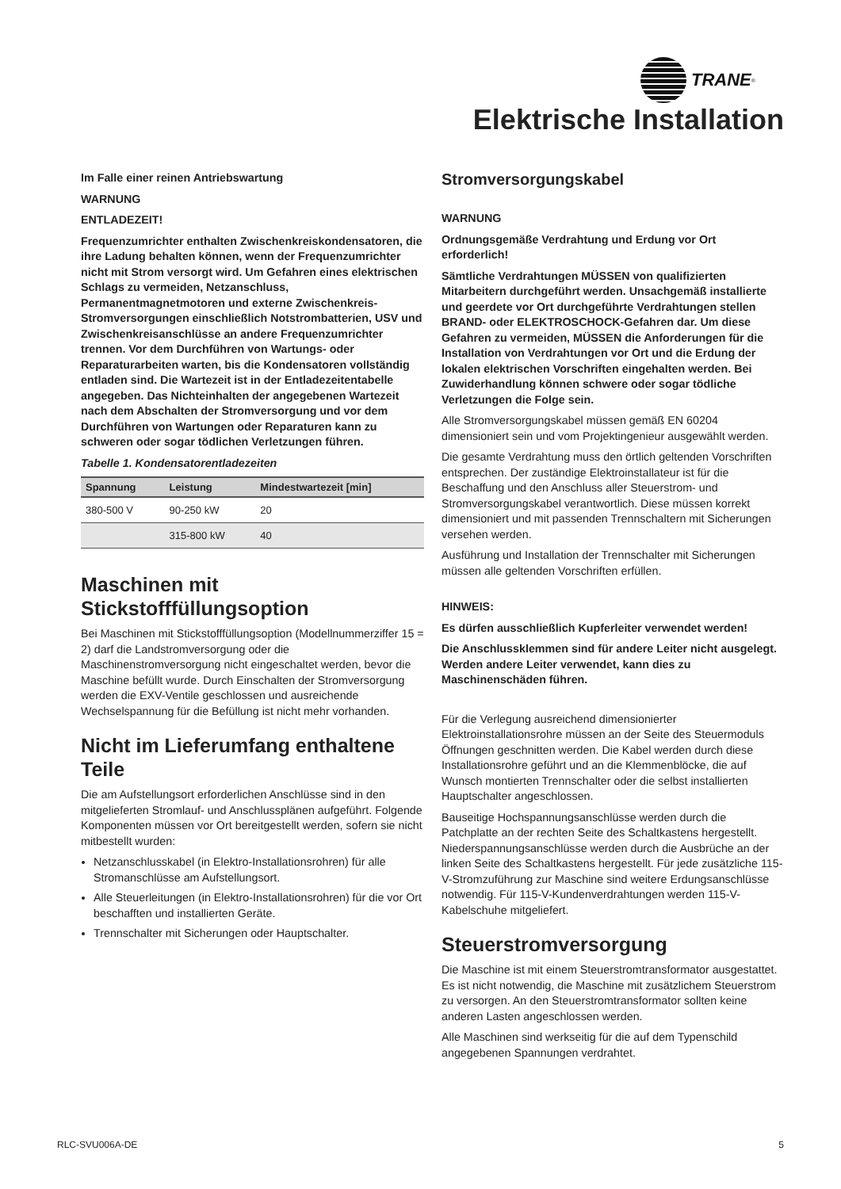TRANE<sup>®</sup>
Elektrische Installation
Im Falle einer reinen Antriebswartung
WARNUNG
ENTLADEZEIT!
Frequenzumrichter enthalten Zwischenkreiskondensatoren, die ihre Ladung behalten können, wenn der Frequenzumrichter nicht mit Strom versorgt wird. Um Gefahren eines elektrischen Schlags zu vermeiden, Netzanschluss, Permanentmagnetmotoren und externe Zwischenkreis-Stromversorgungen einschließlich Notstrombatterien, USV und Zwischenkreisanschlüsse an andere Frequenzumrichter trennen. Vor dem Durchführen von Wartungs- oder Reparaturarbeiten warten, bis die Kondensatoren vollständig entladen sind. Die Wartezeit ist in der Entladezeitentabelle angegeben. Das Nichteinhalten der angegebenen Wartezeit nach dem Abschalten der Stromversorgung und vor dem Durchführen von Wartungen oder Reparaturen kann zu schweren oder sogar tödlichen Verletzungen führen.
Tabelle 1. Kondensatorentladezeiten
| Spannung | Leistung | Mindestwartezeit [min] |
| --- | --- | --- |
| 380-500 V | 90-250 kW | 20 |
| | 315-800 kW | 40 |
Maschinen mit Stickstofffüllungsoption
Bei Maschinen mit Stickstofffüllungsoption (Modellnummerziffer 15 = 2) darf die Landstromversorgung oder die Maschinenstromversorgung nicht eingeschaltet werden, bevor die Maschine befüllt wurde. Durch Einschalten der Stromversorgung werden die EXV-Ventile geschlossen und ausreichende Wechselspannung für die Befüllung ist nicht mehr vorhanden.
Nicht im Lieferumfang enthaltene Teile
Die am Aufstellungsort erforderlichen Anschlüsse sind in den mitgelieferten Stromlauf- und Anschlussplänen aufgeführt. Folgende Komponenten müssen vor Ort bereitgestellt werden, sofern sie nicht mitbestellt wurden:
Netzanschlusskabel (in Elektro-Installationsrohren) für alle Stromanschlüsse am Aufstellungsort.
Alle Steuerleitungen (in Elektro-Installationsrohren) für die vor Ort beschafften und installierten Geräte.
Trennschalter mit Sicherungen oder Hauptschalter.
Stromversorgungskabel
WARNUNG
Ordnungsgemäße Verdrahtung und Erdung vor Ort erforderlich!
Sämtliche Verdrahtungen MÜSSEN von qualifizierten Mitarbeitern durchgeführt werden. Unsachgemäß installierte und geerdete vor Ort durchgeführte Verdrahtungen stellen BRAND- oder ELEKTROSCHOCK-Gefahren dar. Um diese Gefahren zu vermeiden, MÜSSEN die Anforderungen für die Installation von Verdrahtungen vor Ort und die Erdung der lokalen elektrischen Vorschriften eingehalten werden. Bei Zuwiderhandlung können schwere oder sogar tödliche Verletzungen die Folge sein.
Alle Stromversorgungskabel müssen gemäß EN 60204 dimensioniert sein und vom Projektingenieur ausgewählt werden.
Die gesamte Verdrahtung muss den örtlich geltenden Vorschriften entsprechen. Der zuständige Elektroinstallateur ist für die Beschaffung und den Anschluss aller Steuerstrom- und Stromversorgungskabel verantwortlich. Diese müssen korrekt dimensioniert und mit passenden Trennschaltern mit Sicherungen versehen werden.
Ausführung und Installation der Trennschalter mit Sicherungen müssen alle geltenden Vorschriften erfüllen.
HINWEIS:
Es dürfen ausschließlich Kupferleiter verwendet werden!
Die Anschlussklemmen sind für andere Leiter nicht ausgelegt. Werden andere Leiter verwendet, kann dies zu Maschinenschäden führen.
Für die Verlegung ausreichend dimensionierter Elektroinstallationsrohre müssen an der Seite des Steuermoduls Öffnungen geschnitten werden. Die Kabel werden durch diese Installationsrohre geführt und an die Klemmenblöcke, die auf Wunsch montierten Trennschalter oder die selbst installierten Hauptschalter angeschlossen.
Bauseitige Hochspannungsanschlüsse werden durch die Patchplatte an der rechten Seite des Schaltkastens hergestellt. Niederspannungsanschlüsse werden durch die Ausbrüche an der linken Seite des Schaltkastens hergestellt. Für jede zusätzliche 115-V-Stromzuführung zur Maschine sind weitere Erdungsanschlüsse notwendig. Für 115-V-Kundenverdrahtungen werden 115-V-Kabelschuhe mitgeliefert.
Steuerstromversorgung
Die Maschine ist mit einem Steuerstromtransformator ausgestattet. Es ist nicht notwendig, die Maschine mit zusätzlichem Steuerstrom zu versorgen. An den Steuerstromtransformator sollten keine anderen Lasten angeschlossen werden.
Alle Maschinen sind werkseitig für die auf dem Typenschild angegebenen Spannungen verdrahtet.
RLC-SVU006A-DE 5